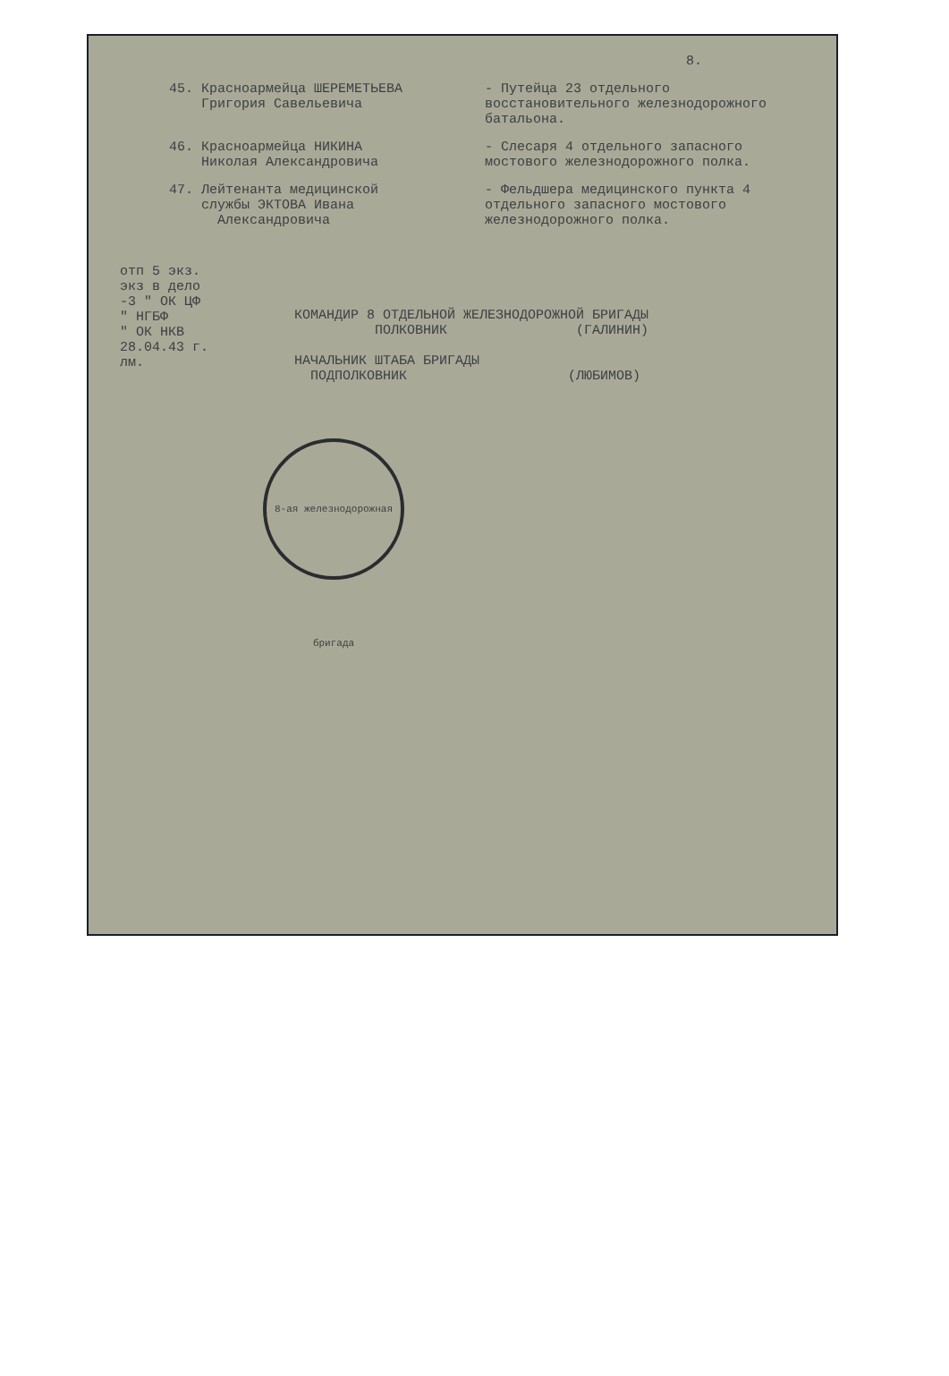8.
45. Красноармейца ШЕРЕМЕТЬЕВА
Григория Савельевича
- Путейца 23 отдельного восстановительного железнодорожного батальона.
46. Красноармейца НИКИНА
Николая Александровича
- Слесаря 4 отдельного запасного мостового железнодорожного полка.
47. Лейтенанта медицинской
службы ЭКТОВА Ивана
Александровича
- Фельдшера медицинского пункта 4 отдельного запасного мостового железнодорожного полка.
отп 5 экз.
экз в дело
-3 " ОК ЦФ
" НГБФ
" ОК НКВ
28.04.43 г.
лм.
КОМАНДИР 8 ОТДЕЛЬНОЙ ЖЕЛЕЗНОДОРОЖНОЙ БРИГАДЫ
ПОЛКОВНИК (ГАЛИНИН)
НАЧАЛЬНИК ШТАБА БРИГАДЫ
ПОДПОЛКОВНИК (ЛЮБИМОВ)
8-ая железнодорожная бригада